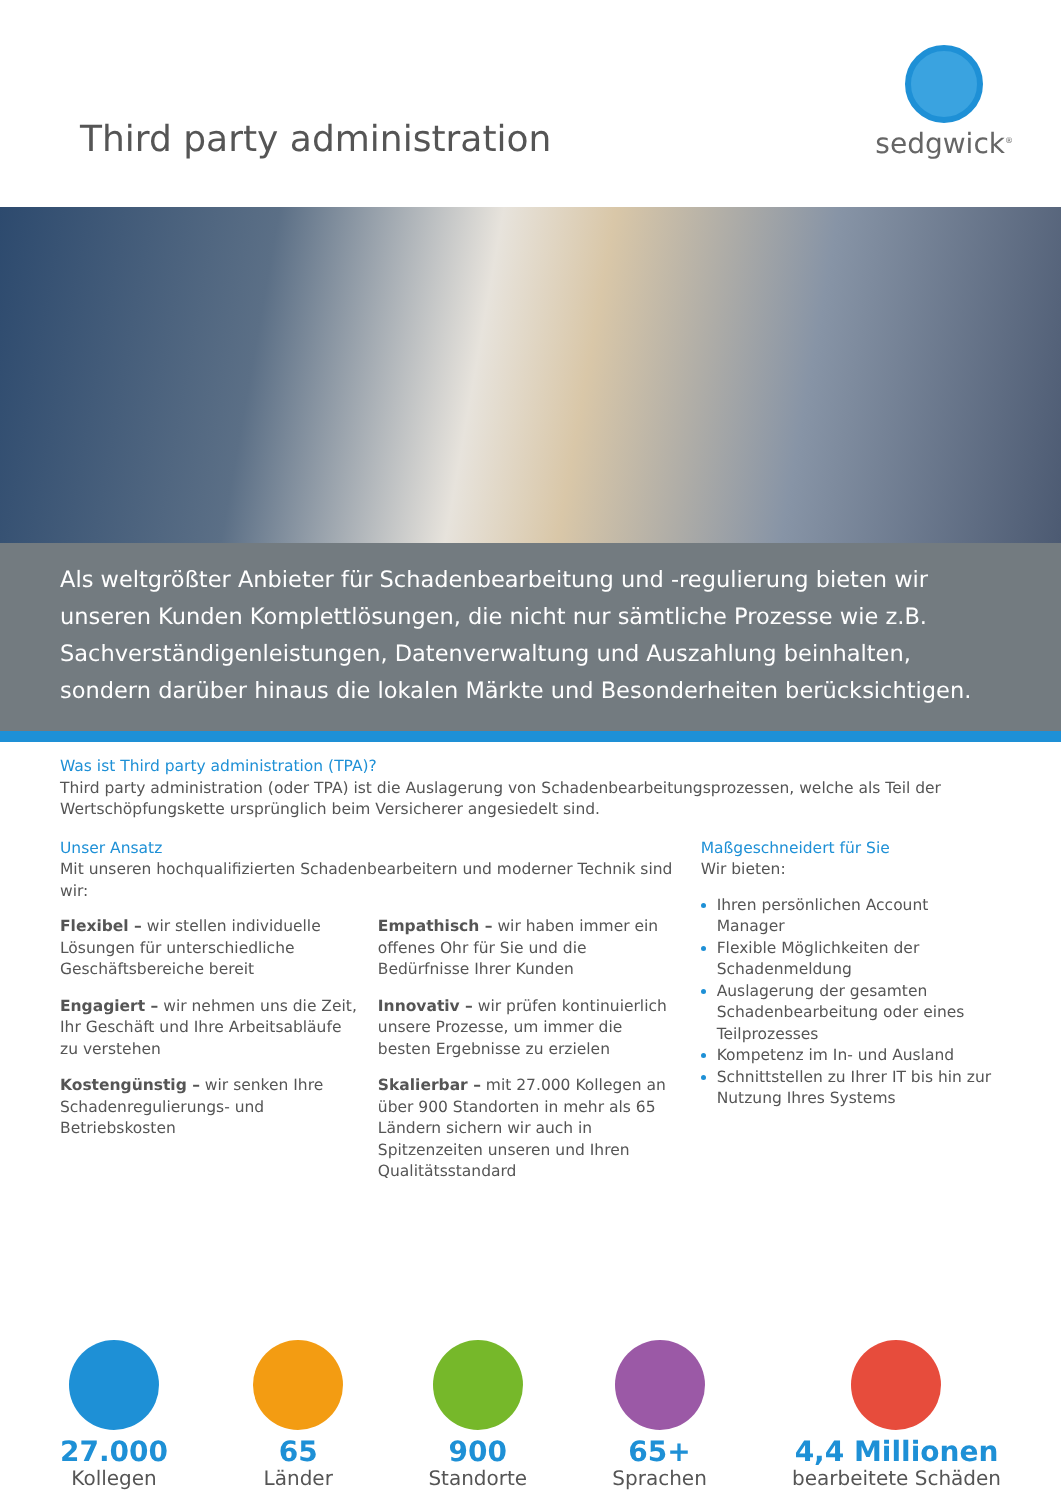Third party administration
sedgwick<sup>®</sup>
Als weltgrößter Anbieter für Schadenbearbeitung und -regulierung bieten wir unseren Kunden Komplettlösungen, die nicht nur sämtliche Prozesse wie z.B. Sachverständigenleistungen, Datenverwaltung und Auszahlung beinhalten, sondern darüber hinaus die lokalen Märkte und Besonderheiten berücksichtigen.
Was ist Third party administration (TPA)?
Third party administration (oder TPA) ist die Auslagerung von Schadenbearbeitungsprozessen, welche als Teil der Wertschöpfungskette ursprünglich beim Versicherer angesiedelt sind.
Unser Ansatz
Mit unseren hochqualifizierten Schadenbearbeitern und moderner Technik sind wir:
Flexibel – wir stellen individuelle Lösungen für unterschiedliche Geschäftsbereiche bereit
Engagiert – wir nehmen uns die Zeit, Ihr Geschäft und Ihre Arbeitsabläufe zu verstehen
Kostengünstig – wir senken Ihre Schadenregulierungs- und Betriebskosten
Empathisch – wir haben immer ein offenes Ohr für Sie und die Bedürfnisse Ihrer Kunden
Innovativ – wir prüfen kontinuierlich unsere Prozesse, um immer die besten Ergebnisse zu erzielen
Skalierbar – mit 27.000 Kollegen an über 900 Standorten in mehr als 65 Ländern sichern wir auch in Spitzenzeiten unseren und Ihren Qualitätsstandard
Maßgeschneidert für Sie
Wir bieten:
Ihren persönlichen Account Manager
Flexible Möglichkeiten der Schadenmeldung
Auslagerung der gesamten Schadenbearbeitung oder eines Teilprozesses
Kompetenz im In- und Ausland
Schnittstellen zu Ihrer IT bis hin zur Nutzung Ihres Systems
27.000
Kollegen
65
Länder
900
Standorte
65+
Sprachen
4,4 Millionen
bearbeitete Schäden